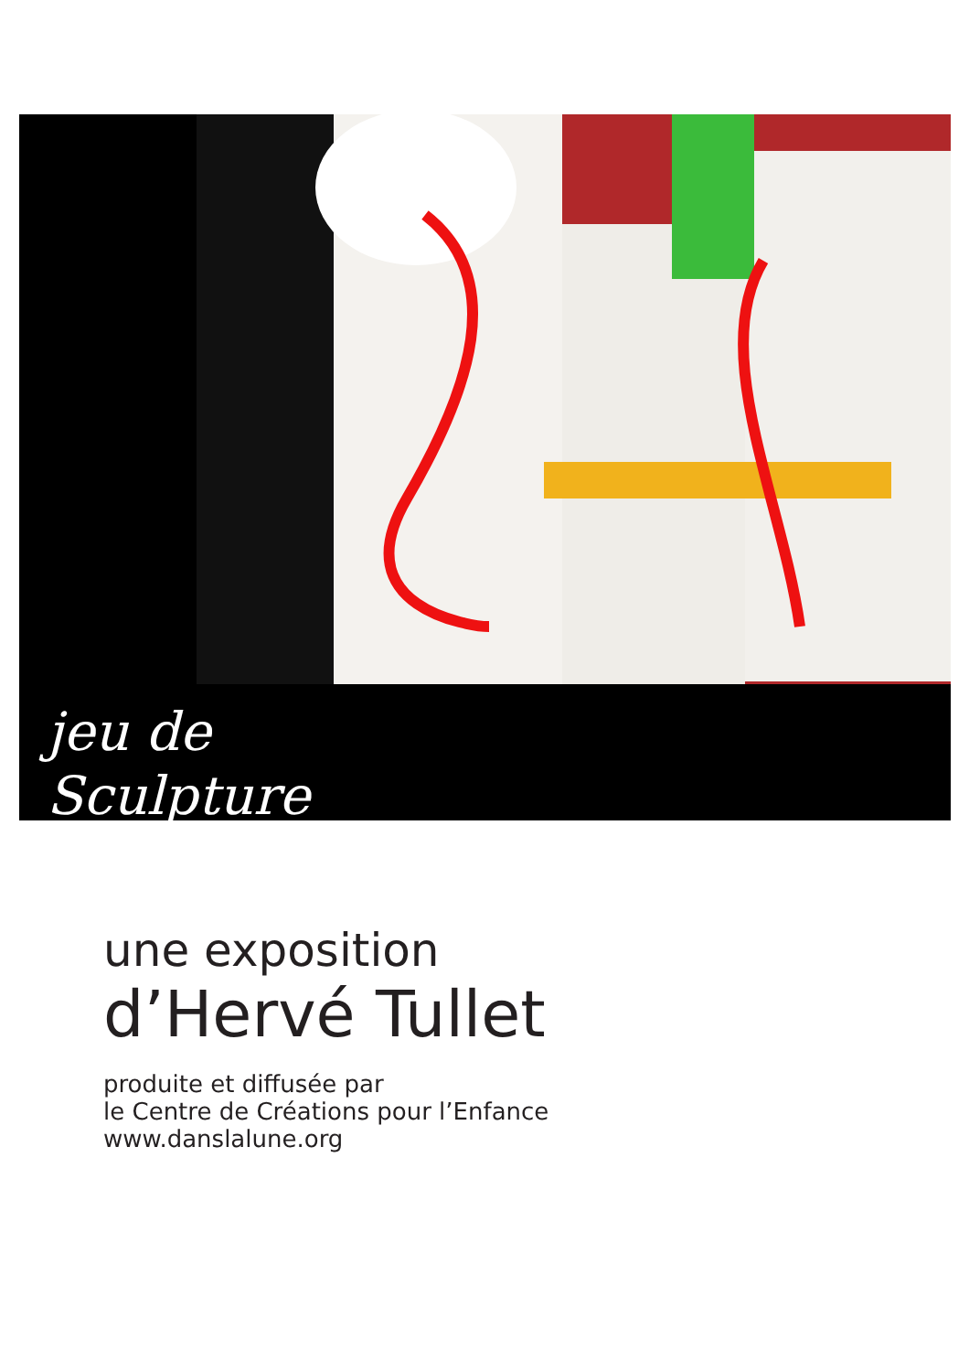jeu de
Sculpture
une exposition
d’Hervé Tullet
produite et diffusée par
le Centre de Créations pour l’Enfance
www.danslalune.org